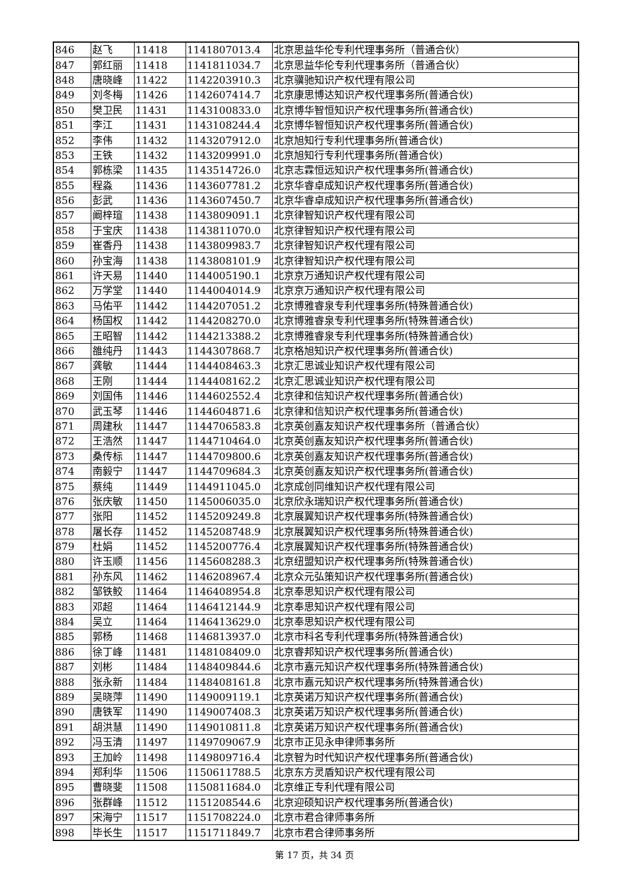| 846 | 赵飞 | 11418 | 1141807013.4 | 北京思益华伦专利代理事务所（普通合伙） |
| 847 | 郭红丽 | 11418 | 1141811034.7 | 北京思益华伦专利代理事务所（普通合伙） |
| 848 | 唐晓峰 | 11422 | 1142203910.3 | 北京骥驰知识产权代理有限公司 |
| 849 | 刘冬梅 | 11426 | 1142607414.7 | 北京康思博达知识产权代理事务所(普通合伙) |
| 850 | 樊卫民 | 11431 | 1143100833.0 | 北京博华智恒知识产权代理事务所(普通合伙) |
| 851 | 李江 | 11431 | 1143108244.4 | 北京博华智恒知识产权代理事务所(普通合伙) |
| 852 | 李伟 | 11432 | 1143207912.0 | 北京旭知行专利代理事务所(普通合伙) |
| 853 | 王铁 | 11432 | 1143209991.0 | 北京旭知行专利代理事务所(普通合伙) |
| 854 | 郭栋梁 | 11435 | 1143514726.0 | 北京志霖恒远知识产权代理事务所(普通合伙) |
| 855 | 程淼 | 11436 | 1143607781.2 | 北京华睿卓成知识产权代理事务所(普通合伙) |
| 856 | 彭武 | 11436 | 1143607450.7 | 北京华睿卓成知识产权代理事务所(普通合伙) |
| 857 | 阚梓瑄 | 11438 | 1143809091.1 | 北京律智知识产权代理有限公司 |
| 858 | 于宝庆 | 11438 | 1143811070.0 | 北京律智知识产权代理有限公司 |
| 859 | 崔香丹 | 11438 | 1143809983.7 | 北京律智知识产权代理有限公司 |
| 860 | 孙宝海 | 11438 | 1143808101.9 | 北京律智知识产权代理有限公司 |
| 861 | 许天易 | 11440 | 1144005190.1 | 北京京万通知识产权代理有限公司 |
| 862 | 万学堂 | 11440 | 1144004014.9 | 北京京万通知识产权代理有限公司 |
| 863 | 马佑平 | 11442 | 1144207051.2 | 北京博雅睿泉专利代理事务所(特殊普通合伙) |
| 864 | 杨国权 | 11442 | 1144208270.0 | 北京博雅睿泉专利代理事务所(特殊普通合伙) |
| 865 | 王昭智 | 11442 | 1144213388.2 | 北京博雅睿泉专利代理事务所(特殊普通合伙) |
| 866 | 雒纯丹 | 11443 | 1144307868.7 | 北京格旭知识产权代理事务所(普通合伙) |
| 867 | 龚敏 | 11444 | 1144408463.3 | 北京汇思诚业知识产权代理有限公司 |
| 868 | 王刚 | 11444 | 1144408162.2 | 北京汇思诚业知识产权代理有限公司 |
| 869 | 刘国伟 | 11446 | 1144602552.4 | 北京律和信知识产权代理事务所(普通合伙) |
| 870 | 武玉琴 | 11446 | 1144604871.6 | 北京律和信知识产权代理事务所(普通合伙) |
| 871 | 周建秋 | 11447 | 1144706583.8 | 北京英创嘉友知识产权代理事务所（普通合伙） |
| 872 | 王浩然 | 11447 | 1144710464.0 | 北京英创嘉友知识产权代理事务所(普通合伙) |
| 873 | 桑传标 | 11447 | 1144709800.6 | 北京英创嘉友知识产权代理事务所(普通合伙) |
| 874 | 南毅宁 | 11447 | 1144709684.3 | 北京英创嘉友知识产权代理事务所(普通合伙) |
| 875 | 蔡纯 | 11449 | 1144911045.0 | 北京成创同维知识产权代理有限公司 |
| 876 | 张庆敏 | 11450 | 1145006035.0 | 北京欣永瑞知识产权代理事务所(普通合伙) |
| 877 | 张阳 | 11452 | 1145209249.8 | 北京展翼知识产权代理事务所(特殊普通合伙) |
| 878 | 屠长存 | 11452 | 1145208748.9 | 北京展翼知识产权代理事务所(特殊普通合伙) |
| 879 | 杜娟 | 11452 | 1145200776.4 | 北京展翼知识产权代理事务所(特殊普通合伙) |
| 880 | 许玉顺 | 11456 | 1145608288.3 | 北京纽盟知识产权代理事务所(特殊普通合伙) |
| 881 | 孙东风 | 11462 | 1146208967.4 | 北京众元弘策知识产权代理事务所(普通合伙) |
| 882 | 邹铁鲛 | 11464 | 1146408954.8 | 北京奉思知识产权代理有限公司 |
| 883 | 邓超 | 11464 | 1146412144.9 | 北京奉思知识产权代理有限公司 |
| 884 | 吴立 | 11464 | 1146413629.0 | 北京奉思知识产权代理有限公司 |
| 885 | 郭杨 | 11468 | 1146813937.0 | 北京市科名专利代理事务所(特殊普通合伙) |
| 886 | 徐丁峰 | 11481 | 1148108409.0 | 北京睿邦知识产权代理事务所(普通合伙) |
| 887 | 刘彬 | 11484 | 1148409844.6 | 北京市嘉元知识产权代理事务所(特殊普通合伙) |
| 888 | 张永新 | 11484 | 1148408161.8 | 北京市嘉元知识产权代理事务所(特殊普通合伙) |
| 889 | 吴晓萍 | 11490 | 1149009119.1 | 北京英诺万知识产权代理事务所(普通合伙) |
| 890 | 唐铁军 | 11490 | 1149007408.3 | 北京英诺万知识产权代理事务所(普通合伙) |
| 891 | 胡洪慧 | 11490 | 1149010811.8 | 北京英诺万知识产权代理事务所(普通合伙) |
| 892 | 冯玉清 | 11497 | 1149709067.9 | 北京市正见永申律师事务所 |
| 893 | 王加岭 | 11498 | 1149809716.4 | 北京智为时代知识产权代理事务所(普通合伙) |
| 894 | 郑利华 | 11506 | 1150611788.5 | 北京东方灵盾知识产权代理有限公司 |
| 895 | 曹晓斐 | 11508 | 1150811684.0 | 北京维正专利代理有限公司 |
| 896 | 张群峰 | 11512 | 1151208544.6 | 北京迎硕知识产权代理事务所(普通合伙) |
| 897 | 宋海宁 | 11517 | 1151708224.0 | 北京市君合律师事务所 |
| 898 | 毕长生 | 11517 | 1151711849.7 | 北京市君合律师事务所 |
第 17 页，共 34 页